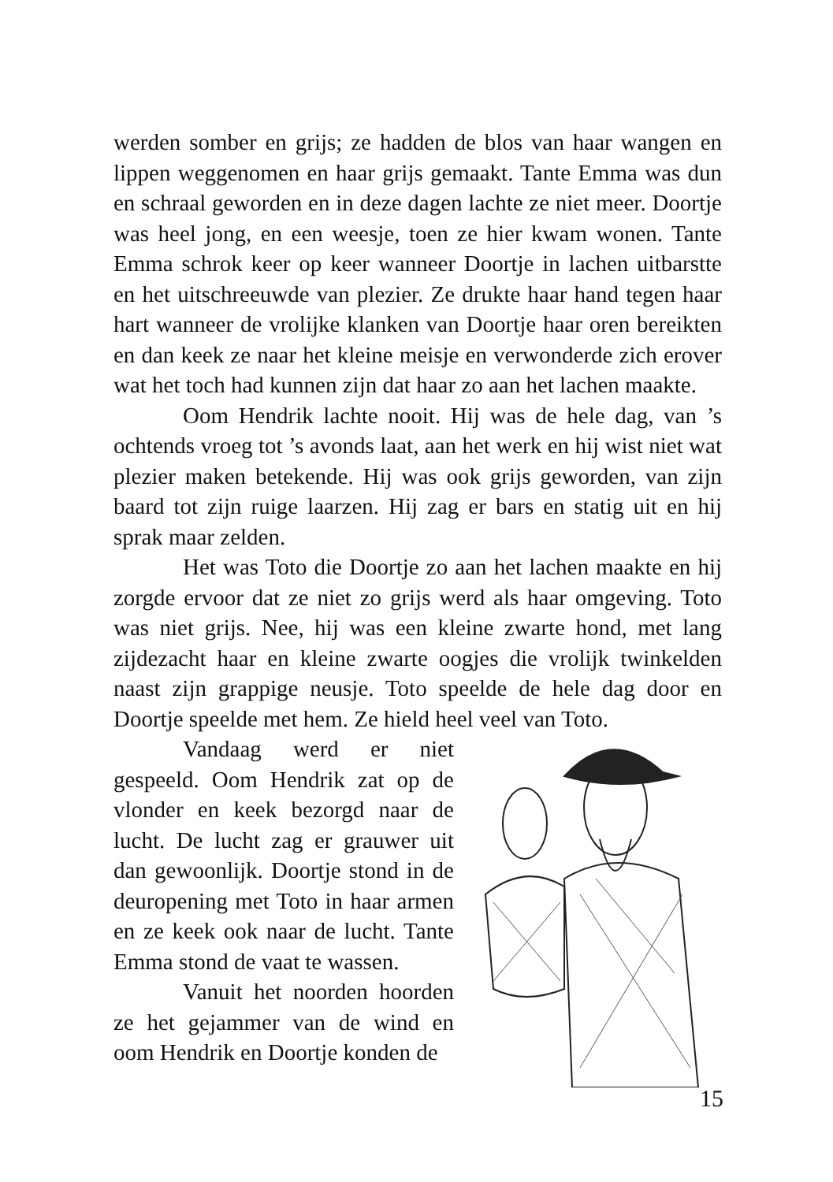werden somber en grijs; ze hadden de blos van haar wangen en lippen weggenomen en haar grijs gemaakt. Tante Emma was dun en schraal geworden en in deze dagen lachte ze niet meer. Doortje was heel jong, en een weesje, toen ze hier kwam wonen. Tante Emma schrok keer op keer wanneer Doortje in lachen uitbarstte en het uitschreeuwde van plezier. Ze drukte haar hand tegen haar hart wanneer de vrolijke klanken van Doortje haar oren bereikten en dan keek ze naar het kleine meisje en verwonderde zich erover wat het toch had kunnen zijn dat haar zo aan het lachen maakte.
Oom Hendrik lachte nooit. Hij was de hele dag, van ’s ochtends vroeg tot ’s avonds laat, aan het werk en hij wist niet wat plezier maken betekende. Hij was ook grijs geworden, van zijn baard tot zijn ruige laarzen. Hij zag er bars en statig uit en hij sprak maar zelden.
Het was Toto die Doortje zo aan het lachen maakte en hij zorgde ervoor dat ze niet zo grijs werd als haar omgeving. Toto was niet grijs. Nee, hij was een kleine zwarte hond, met lang zijdezacht haar en kleine zwarte oogjes die vrolijk twinkelden naast zijn grappige neusje. Toto speelde de hele dag door en Doortje speelde met hem. Ze hield heel veel van Toto.
Vandaag werd er niet gespeeld. Oom Hendrik zat op de vlonder en keek bezorgd naar de lucht. De lucht zag er grauwer uit dan gewoonlijk. Doortje stond in de deuropening met Toto in haar armen en ze keek ook naar de lucht. Tante Emma stond de vaat te wassen.
Vanuit het noorden hoorden ze het gejammer van de wind en oom Hendrik en Doortje konden de
15